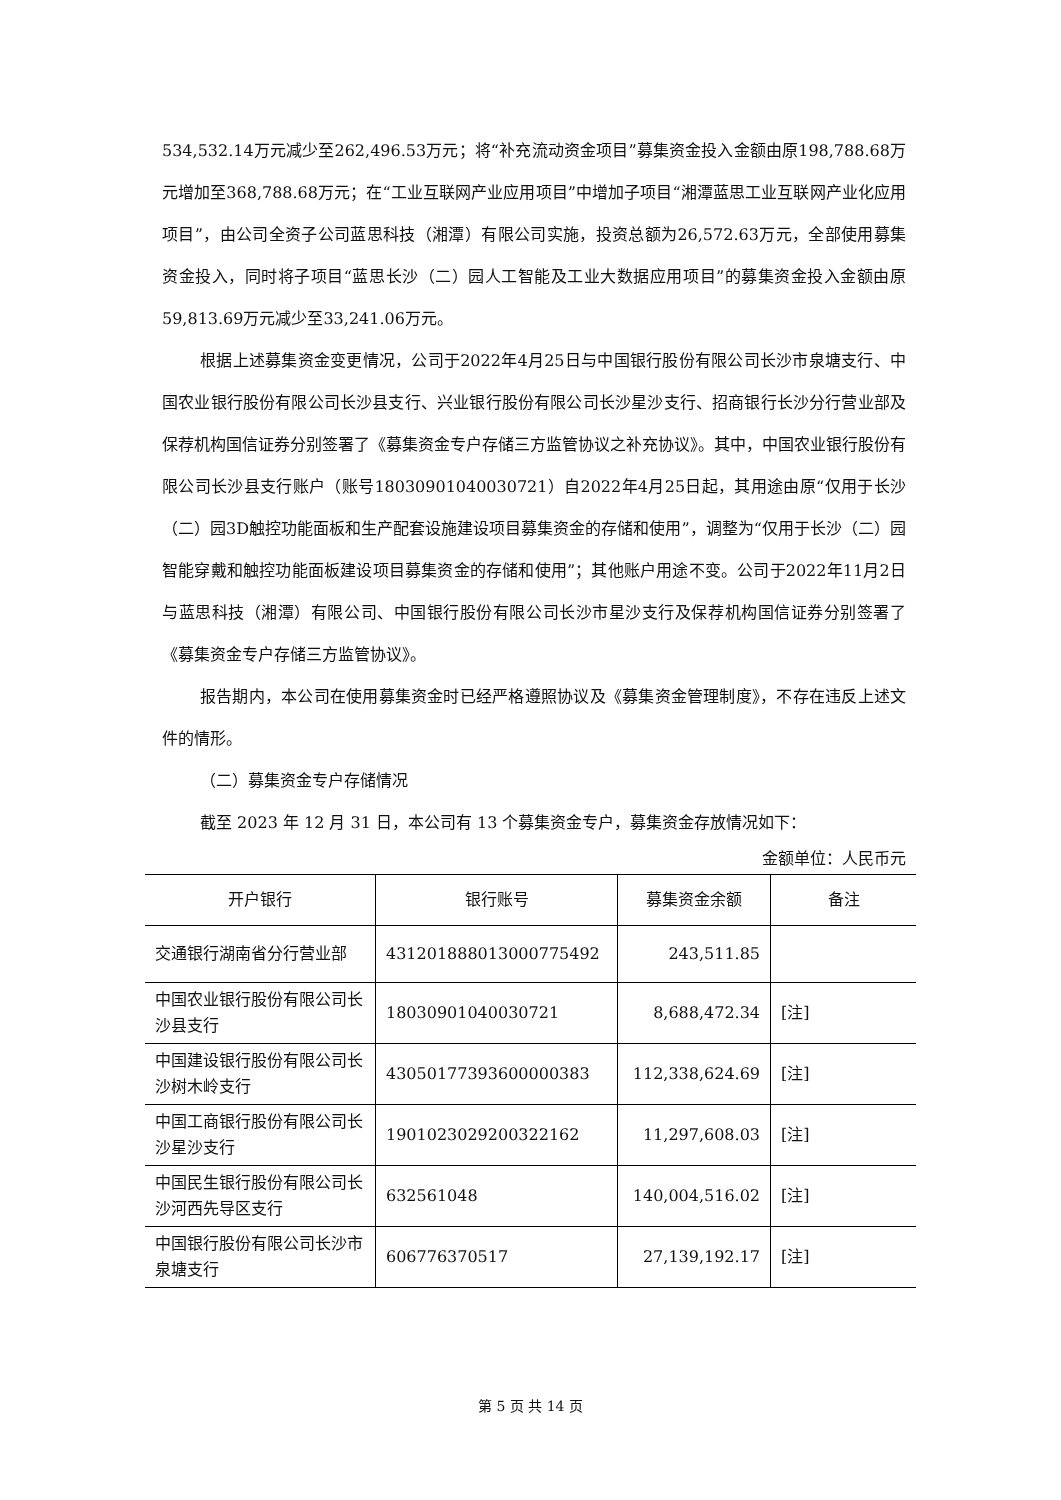534,532.14万元减少至262,496.53万元；将“补充流动资金项目”募集资金投入金额由原198,788.68万元增加至368,788.68万元；在“工业互联网产业应用项目”中增加子项目“湘潭蓝思工业互联网产业化应用项目”，由公司全资子公司蓝思科技（湘潭）有限公司实施，投资总额为26,572.63万元，全部使用募集资金投入，同时将子项目“蓝思长沙（二）园人工智能及工业大数据应用项目”的募集资金投入金额由原59,813.69万元减少至33,241.06万元。
根据上述募集资金变更情况，公司于2022年4月25日与中国银行股份有限公司长沙市泉塘支行、中国农业银行股份有限公司长沙县支行、兴业银行股份有限公司长沙星沙支行、招商银行长沙分行营业部及保荐机构国信证券分别签署了《募集资金专户存储三方监管协议之补充协议》。其中，中国农业银行股份有限公司长沙县支行账户（账号18030901040030721）自2022年4月25日起，其用途由原“仅用于长沙（二）园3D触控功能面板和生产配套设施建设项目募集资金的存储和使用”，调整为“仅用于长沙（二）园智能穿戴和触控功能面板建设项目募集资金的存储和使用”；其他账户用途不变。公司于2022年11月2日与蓝思科技（湘潭）有限公司、中国银行股份有限公司长沙市星沙支行及保荐机构国信证券分别签署了《募集资金专户存储三方监管协议》。
报告期内，本公司在使用募集资金时已经严格遵照协议及《募集资金管理制度》，不存在违反上述文件的情形。
（二）募集资金专户存储情况
截至 2023 年 12 月 31 日，本公司有 13 个募集资金专户，募集资金存放情况如下：
金额单位：人民币元
| 开户银行 | 银行账号 | 募集资金余额 | 备注 |
| --- | --- | --- | --- |
| 交通银行湖南省分行营业部 | 431201888013000775492 | 243,511.85 | |
| 中国农业银行股份有限公司长沙县支行 | 18030901040030721 | 8,688,472.34 | [注] |
| 中国建设银行股份有限公司长沙树木岭支行 | 43050177393600000383 | 112,338,624.69 | [注] |
| 中国工商银行股份有限公司长沙星沙支行 | 1901023029200322162 | 11,297,608.03 | [注] |
| 中国民生银行股份有限公司长沙河西先导区支行 | 632561048 | 140,004,516.02 | [注] |
| 中国银行股份有限公司长沙市泉塘支行 | 606776370517 | 27,139,192.17 | [注] |
第 5 页 共 14 页